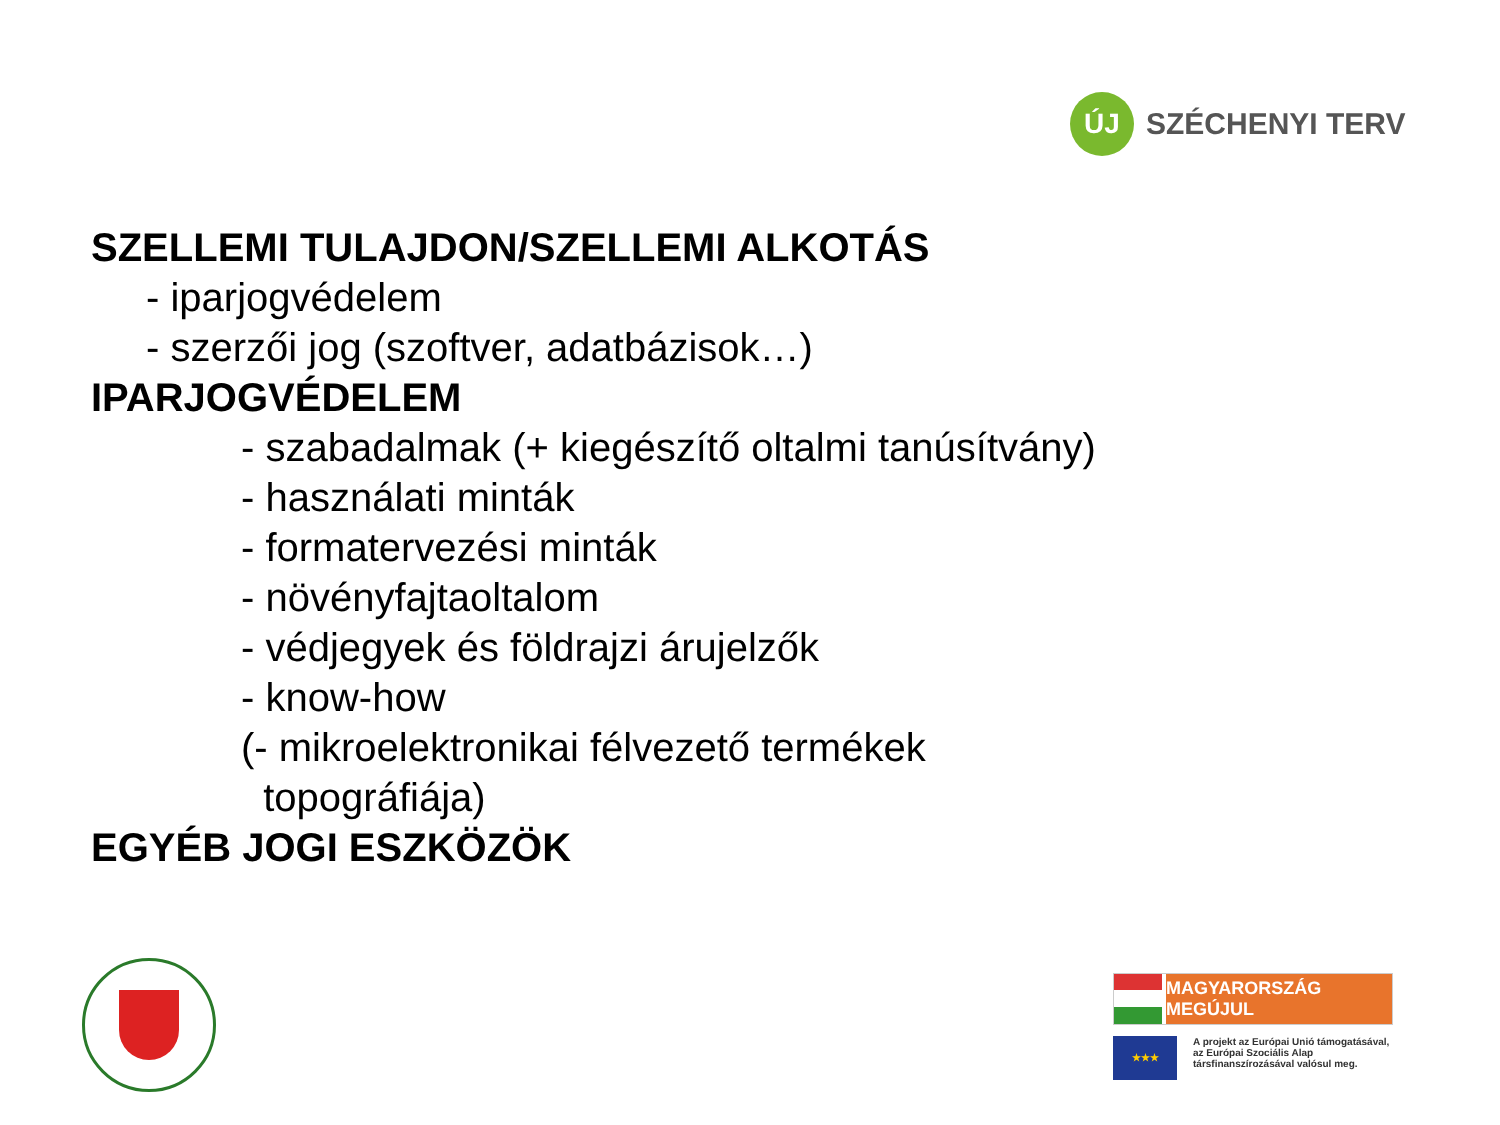ÚJ
SZÉCHENYI TERV
SZELLEMI TULAJDON/SZELLEMI ALKOTÁS
- iparjogvédelem
- szerzői jog (szoftver, adatbázisok…)
IPARJOGVÉDELEM
- szabadalmak (+ kiegészítő oltalmi tanúsítvány)
- használati minták
- formatervezési minták
- növényfajtaoltalom
- védjegyek és földrajzi árujelzők
- know-how
(- mikroelektronikai félvezető termékek
topográfiája)
EGYÉB JOGI ESZKÖZÖK
MAGYARORSZÁG MEGÚJUL
★★★
A projekt az Európai Unió támogatásával,
az Európai Szociális Alap
társfinanszírozásával valósul meg.